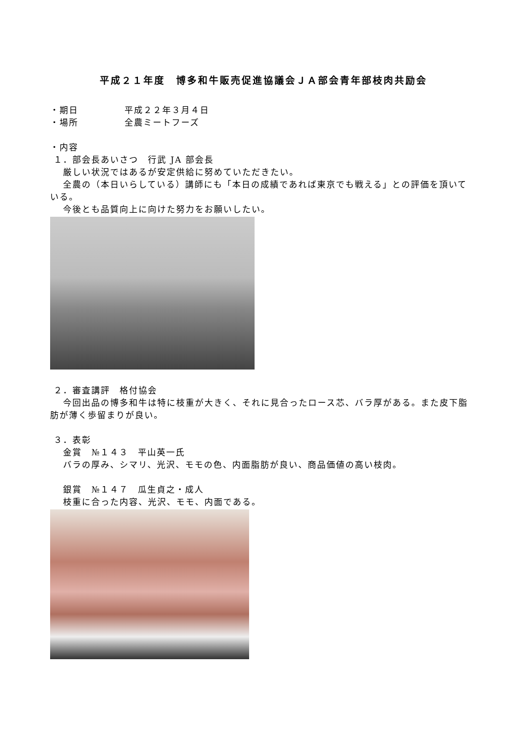平成２１年度　博多和牛販売促進協議会ＪＡ部会青年部枝肉共励会
・期日 平成２２年３月４日
・場所 全農ミートフーズ
・内容
１．部会長あいさつ　行武 JA 部会長
　 厳しい状況ではあるが安定供給に努めていただきたい。
　 全農の（本日いらしている）講師にも「本日の成績であれば東京でも戦える」との評価を頂いている。
　 今後とも品質向上に向けた努力をお願いしたい。
２．審査講評　格付協会
　 今回出品の博多和牛は特に枝重が大きく、それに見合ったロース芯、バラ厚がある。また皮下脂肪が薄く歩留まりが良い。
３．表彰
　 金賞　№１４３　平山英一氏
　 バラの厚み、シマリ、光沢、モモの色、内面脂肪が良い、商品価値の高い枝肉。
　 銀賞　№１４７　瓜生貞之・成人
　 枝重に合った内容、光沢、モモ、内面である。